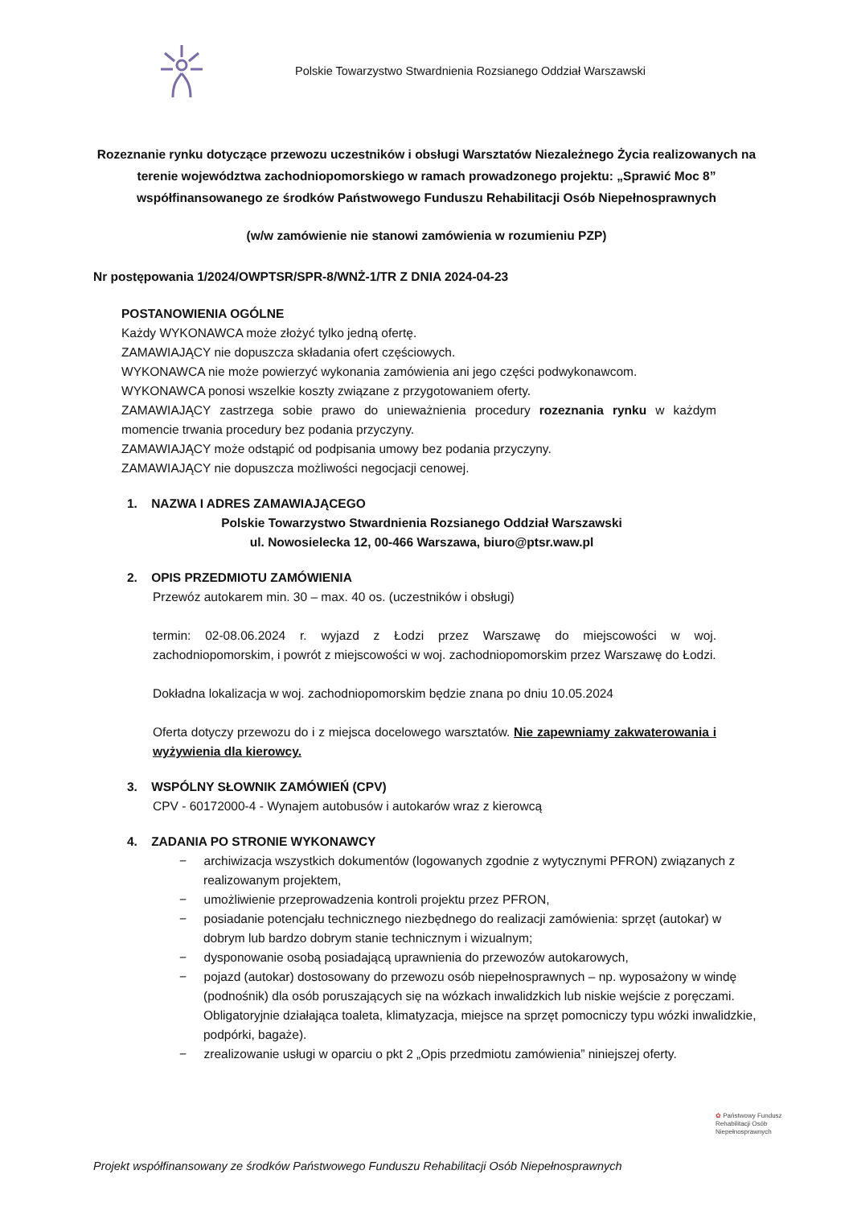Polskie Towarzystwo Stwardnienia Rozsianego Oddział Warszawski
Rozeznanie rynku dotyczące przewozu uczestników i obsługi Warsztatów Niezależnego Życia realizowanych na terenie województwa zachodniopomorskiego w ramach prowadzonego projektu: „Sprawić Moc 8” współfinansowanego ze środków Państwowego Funduszu Rehabilitacji Osób Niepełnosprawnych
(w/w zamówienie nie stanowi zamówienia w rozumieniu PZP)
Nr postępowania 1/2024/OWPTSR/SPR-8/WNŻ-1/TR Z DNIA 2024-04-23
POSTANOWIENIA OGÓLNE
Każdy WYKONAWCA może złożyć tylko jedną ofertę.
ZAMAWIAJĄCY nie dopuszcza składania ofert częściowych.
WYKONAWCA nie może powierzyć wykonania zamówienia ani jego części podwykonawcom.
WYKONAWCA ponosi wszelkie koszty związane z przygotowaniem oferty.
ZAMAWIAJĄCY zastrzega sobie prawo do unieważnienia procedury rozeznania rynku w każdym momencie trwania procedury bez podania przyczyny.
ZAMAWIAJĄCY może odstąpić od podpisania umowy bez podania przyczyny.
ZAMAWIAJĄCY nie dopuszcza możliwości negocjacji cenowej.
1. NAZWA I ADRES ZAMAWIAJĄCEGO
Polskie Towarzystwo Stwardnienia Rozsianego Oddział Warszawski
ul. Nowosielecka 12, 00-466 Warszawa, biuro@ptsr.waw.pl
2. OPIS PRZEDMIOTU ZAMÓWIENIA
Przewóz autokarem min. 30 – max. 40 os. (uczestników i obsługi)
termin: 02-08.06.2024 r. wyjazd z Łodzi przez Warszawę do miejscowości w woj. zachodniopomorskim, i powrót z miejscowości w woj. zachodniopomorskim przez Warszawę do Łodzi.
Dokładna lokalizacja w woj. zachodniopomorskim będzie znana po dniu 10.05.2024
Oferta dotyczy przewozu do i z miejsca docelowego warsztatów. Nie zapewniamy zakwaterowania i wyżywienia dla kierowcy.
3. WSPÓLNY SŁOWNIK ZAMÓWIEŃ (CPV)
CPV - 60172000-4 - Wynajem autobusów i autokarów wraz z kierowcą
4. ZADANIA PO STRONIE WYKONAWCY
− archiwizacja wszystkich dokumentów (logowanych zgodnie z wytycznymi PFRON) związanych z realizowanym projektem,
− umożliwienie przeprowadzenia kontroli projektu przez PFRON,
− posiadanie potencjału technicznego niezbędnego do realizacji zamówienia: sprzęt (autokar) w dobrym lub bardzo dobrym stanie technicznym i wizualnym;
− dysponowanie osobą posiadającą uprawnienia do przewozów autokarowych,
− pojazd (autokar) dostosowany do przewozu osób niepełnosprawnych – np. wyposażony w windę (podnośnik) dla osób poruszających się na wózkach inwalidzkich lub niskie wejście z poręczami. Obligatoryjnie działająca toaleta, klimatyzacja, miejsce na sprzęt pomocniczy typu wózki inwalidzkie, podpórki, bagaże).
− zrealizowanie usługi w oparciu o pkt 2 „Opis przedmiotu zamówienia” niniejszej oferty.
✿ Państwowy Fundusz
Rehabilitacji Osób
Niepełnosprawnych
Projekt współfinansowany ze środków Państwowego Funduszu Rehabilitacji Osób Niepełnosprawnych